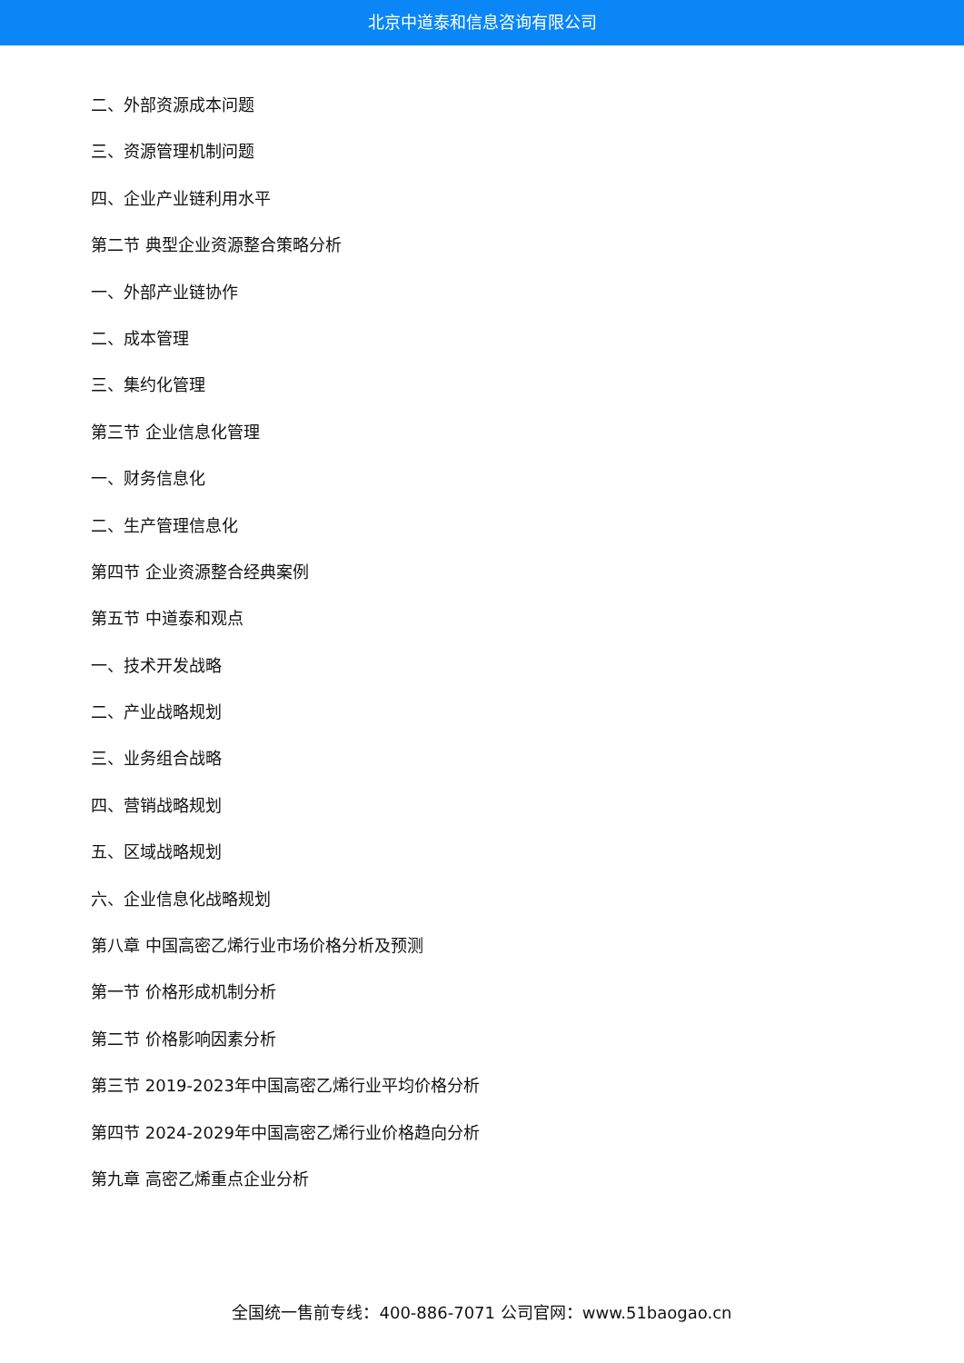北京中道泰和信息咨询有限公司
二、外部资源成本问题
三、资源管理机制问题
四、企业产业链利用水平
第二节 典型企业资源整合策略分析
一、外部产业链协作
二、成本管理
三、集约化管理
第三节 企业信息化管理
一、财务信息化
二、生产管理信息化
第四节 企业资源整合经典案例
第五节 中道泰和观点
一、技术开发战略
二、产业战略规划
三、业务组合战略
四、营销战略规划
五、区域战略规划
六、企业信息化战略规划
第八章 中国高密乙烯行业市场价格分析及预测
第一节 价格形成机制分析
第二节 价格影响因素分析
第三节 2019-2023年中国高密乙烯行业平均价格分析
第四节 2024-2029年中国高密乙烯行业价格趋向分析
第九章 高密乙烯重点企业分析
全国统一售前专线：400-886-7071 公司官网：www.51baogao.cn